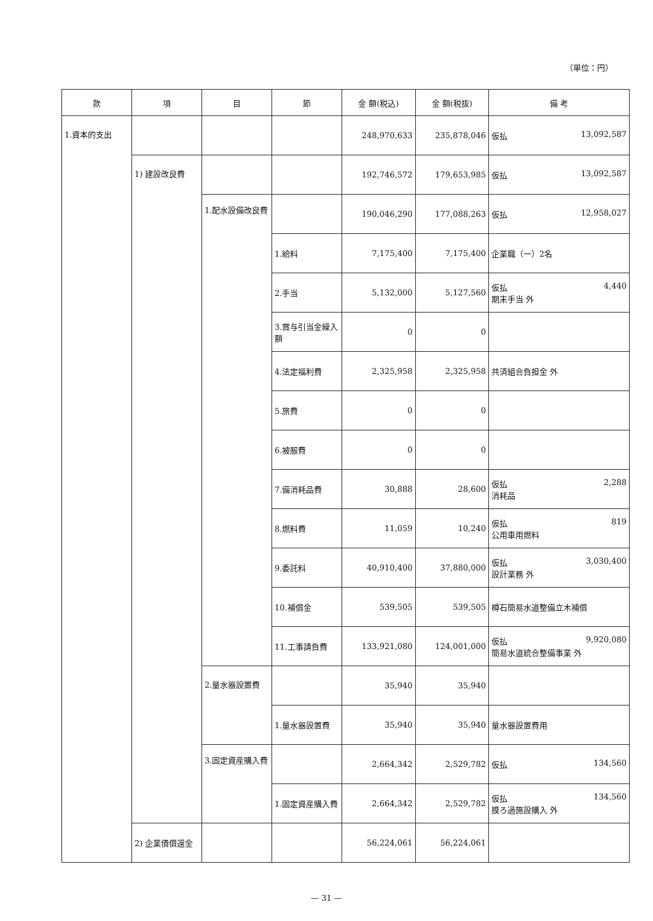（単位：円）
| 款 | 項 | 目 | 節 | 金 額(税込) | 金 額(税抜) | 備 考 |
| --- | --- | --- | --- | --- | --- | --- |
| 1.資本的支出 | | | | 248,970,633 | 235,878,046 | 仮払 13,092,587 |
| | 1) 建設改良費 | | | 192,746,572 | 179,653,985 | 仮払 13,092,587 |
| | | 1.配水設備改良費 | | 190,046,290 | 177,088,263 | 仮払 12,958,027 |
| | | | 1.給料 | 7,175,400 | 7,175,400 | 企業職（一）2名 |
| | | | 2.手当 | 5,132,000 | 5,127,560 | 仮払 4,440 期末手当 外 |
| | | | 3.賞与引当金繰入額 | 0 | 0 | |
| | | | 4.法定福利費 | 2,325,958 | 2,325,958 | 共済組合負担金 外 |
| | | | 5.旅費 | 0 | 0 | |
| | | | 6.被服費 | 0 | 0 | |
| | | | 7.備消耗品費 | 30,888 | 28,600 | 仮払 2,288 消耗品 |
| | | | 8.燃料費 | 11,059 | 10,240 | 仮払 819 公用車用燃料 |
| | | | 9.委託料 | 40,910,400 | 37,880,000 | 仮払 3,030,400 設計業務 外 |
| | | | 10.補償金 | 539,505 | 539,505 | 樽石簡易水道整備立木補償 |
| | | | 11.工事請負費 | 133,921,080 | 124,001,000 | 仮払 9,920,080 簡易水道統合整備事業 外 |
| | | 2.量水器設置費 | | 35,940 | 35,940 | |
| | | | 1.量水器設置費 | 35,940 | 35,940 | 量水器設置費用 |
| | | 3.固定資産購入費 | | 2,664,342 | 2,529,782 | 仮払 134,560 |
| | | | 1.固定資産購入費 | 2,664,342 | 2,529,782 | 仮払 134,560 膜ろ過施設購入 外 |
| | 2) 企業債償還金 | | | 56,224,061 | 56,224,061 | |
— 31 —